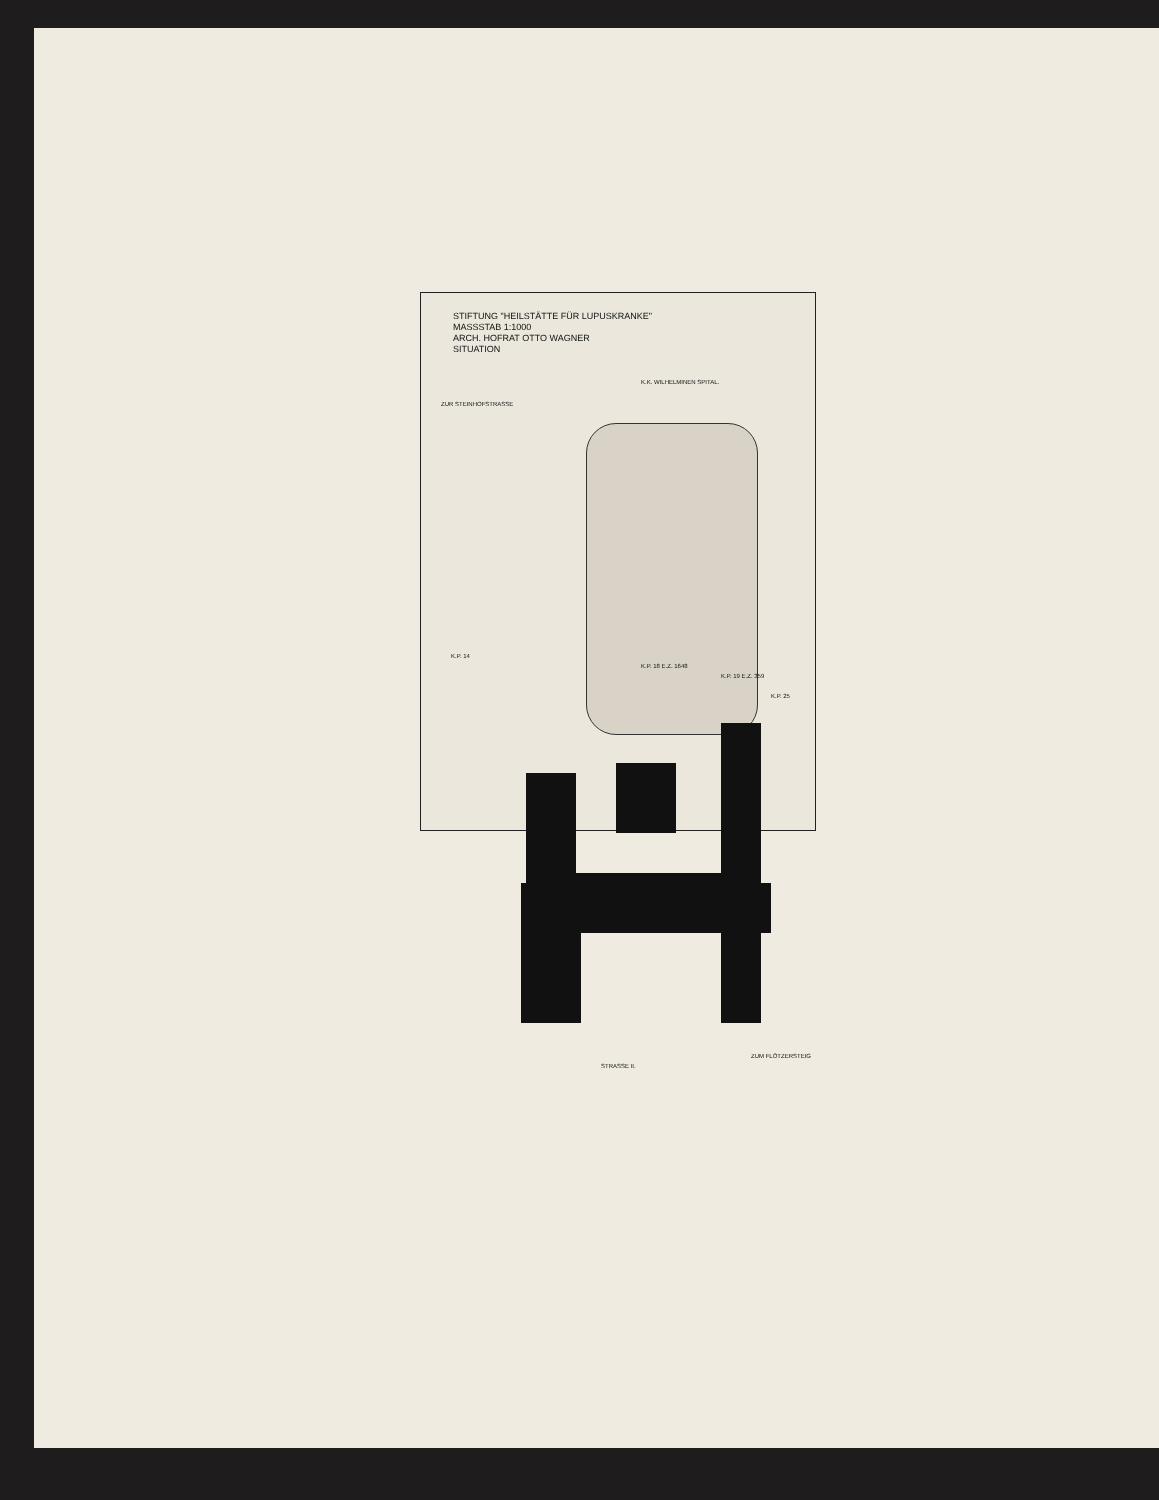STIFTUNG "HEILSTÄTTE FÜR LUPUSKRANKE"
MASSSTAB 1:1000
ARCH. HOFRAT OTTO WAGNER
SITUATION
K.K. WILHELMINEN SPITAL.
ZUR STEINHOFSTRASSE
K.P. 14
K.P. 18 E.Z. 1648
K.P. 19 E.Z. 359
K.P. 25
STRASSE II.
ZUM FLÖTZERSTEIG